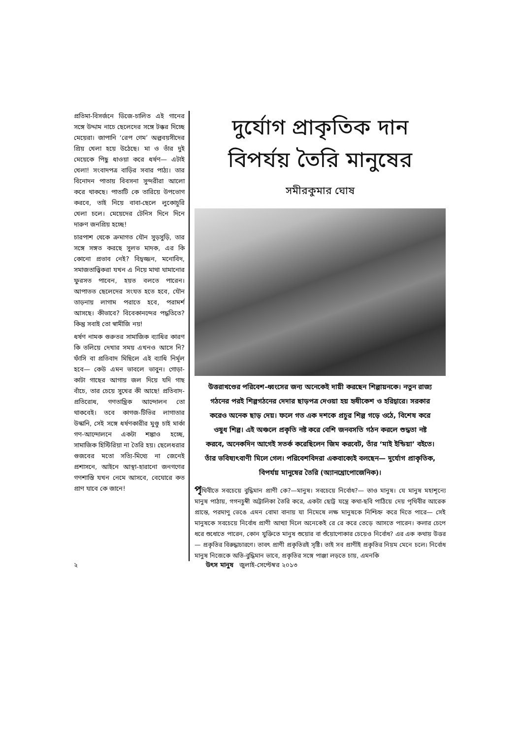প্রতিমা-বিসর্জনে ডিজে-চালিত এই গানের সঙ্গে উদ্দাম নাচে ছেলেদের সঙ্গে টক্কর দিচ্ছে মেয়েরা। জাপানি ‘রেপ গেম’ অল্পবয়সীদের প্রিয় খেলা হয়ে উঠেছে। মা ও তাঁর দুই মেয়েকে পিছু ধাওয়া করে ধর্ষণ— এটাই খেলা! সংবাদপত্র বাড়ির সবার পাঠ্য। তার বিনোদন পাতায় বিবসনা সুন্দরীরা আলো করে থাকছে। পাতাটি কে তারিয়ে উপভোগ করবে, তাই নিয়ে বাবা-ছেলে লুকোচুরি খেলা চলে। মেয়েদের টেনিস দিনে দিনে দারুণ জনপ্রিয় হচ্ছে!
চারপাশ থেকে ক্রমাগত যৌন সুড়সুড়ি, তার সঙ্গে সঙ্গত করছে সুলভ মাদক, এর কি কোনো প্রভাব নেই? বিদ্বজ্জন, মনোবিদ, সমাজতাত্ত্বিকরা যখন এ নিয়ে মাথা ঘামানোর ফুরসত পাবেন, হয়ত বলতে পারেন। আপাতত ছেলেদের সংযত হতে হবে, যৌন তাড়নায় লাগাম পরাতে হবে, পরামর্শ আসছে। কীভাবে? বিবেকানন্দের পদ্ধতিতে? কিন্তু সবাই তো স্বামীজি নয়!
ধর্ষণ নামক গুরুতর সামাজিক ব্যাধির কারণ কি তলিয়ে দেখার সময় এখনও আসে নি? ফাঁসি বা প্রতিবাদ মিছিলে এই ব্যাধি নির্মূল হবে— কেউ এমন ভাবলে ভাবুন। গোড়া-কাটা গাছের আগায় জল দিয়ে যদি গাছ বাঁচে, তার চেয়ে সুখের কী আছে! প্রতিবাদ-প্রতিরোধ, গণতান্ত্রিক আন্দোলন তো থাকবেই। তবে কাগজ-টিভির লাগাতার উস্কানি, সেই সঙ্গে ধর্ষণকারীর মুণ্ডু চাই মার্কা গণ-আন্দোলনে একটা শঙ্কাও হচ্ছে, সামাজিক হিস্টিরিয়া না তৈরি হয়। ছেলেধরার গুজবের মতো সত্যি-মিথ্যে না জেনেই প্রশাসনে, আইনে আস্থা-হারানো জনগণের গণশাস্তি যখন নেমে আসবে, বেঘোরে কত প্রাণ যাবে কে জানে!
দুর্যোগ প্রাকৃতিক দান
বিপর্যয় তৈরি মানুষের
সমীরকুমার ঘোষ
উত্তরাখণ্ডের পরিবেশ-ধ্বংসের জন্য অনেকেই দায়ী করছেন শিল্পায়নকে। নতুন রাজ্য গঠনের পরই শিল্পগঠনের দেদার ছাড়পত্র দেওয়া হয় হৃষীকেশ ও হরিদ্বারে। সরকার করেও অনেক ছাড় দেয়। ফলে গত এক দশকে প্রচুর শিল্প গড়ে ওঠে, বিশেষ করে ওষুধ শিল্প। এই অঞ্চলে প্রকৃতি নষ্ট করে বেশি জনবসতি গঠন করলে শুদ্ধতা নষ্ট করবে, অনেকদিন আগেই সতর্ক করেছিলেন জিম করবেট, তাঁর ‘মাই ইন্ডিয়া’ বইতে। তাঁর ভবিষ্যৎবাণী মিলে গেল। পরিবেশবিদরা একবাক্যেই বলছেন— দুর্যোগ প্রাকৃতিক, বিপর্যয় মানুষের তৈরি (অ্যানথ্রোপোজেনিক)।
পৃথিবীতে সবচেয়ে বুদ্ধিমান প্রাণী কে?—মানুষ। সবচেয়ে নির্বোধ?— তাও মানুষ। যে মানুষ মহাশূন্যে মানুষ পাঠায়, গগনচুম্বী অট্টালিকা তৈরি করে, একটা ছোট্ট যন্ত্রে কথা-ছবি পাঠিয়ে দেয় পৃথিবীর আরেক প্রান্তে, পরমাণু ভেঙে এমন বোমা বানায় যা নিমেষে লক্ষ মানুষকে নিশ্চিহ্ন করে দিতে পারে— সেই মানুষকে সবচেয়ে নির্বোধ প্রাণী আখ্যা দিলে অনেকেই রে রে করে তেড়ে আসতে পারেন। কলার চেপে ধরে শুধোতে পারেন, কোন যুক্তিতে মানুষ শুয়োর বা শুঁয়োপোকার চেয়েও নির্বোধ? এর এক কথায় উত্তর— প্রকৃতির বিরুদ্ধাচারণে। তাবৎ প্রাণী প্রকৃতিরই সৃষ্টি। তাই সব প্রাণীই প্রকৃতির নিয়ম মেনে চলে। নির্বোধ মানুষ নিজেকে অতি-বুদ্ধিমান ভাবে, প্রকৃতির সঙ্গে পাঞ্জা লড়তে চায়, এমনকি
২ উৎস মানুষ জুলাই-সেপ্টেম্বর ২০১৩